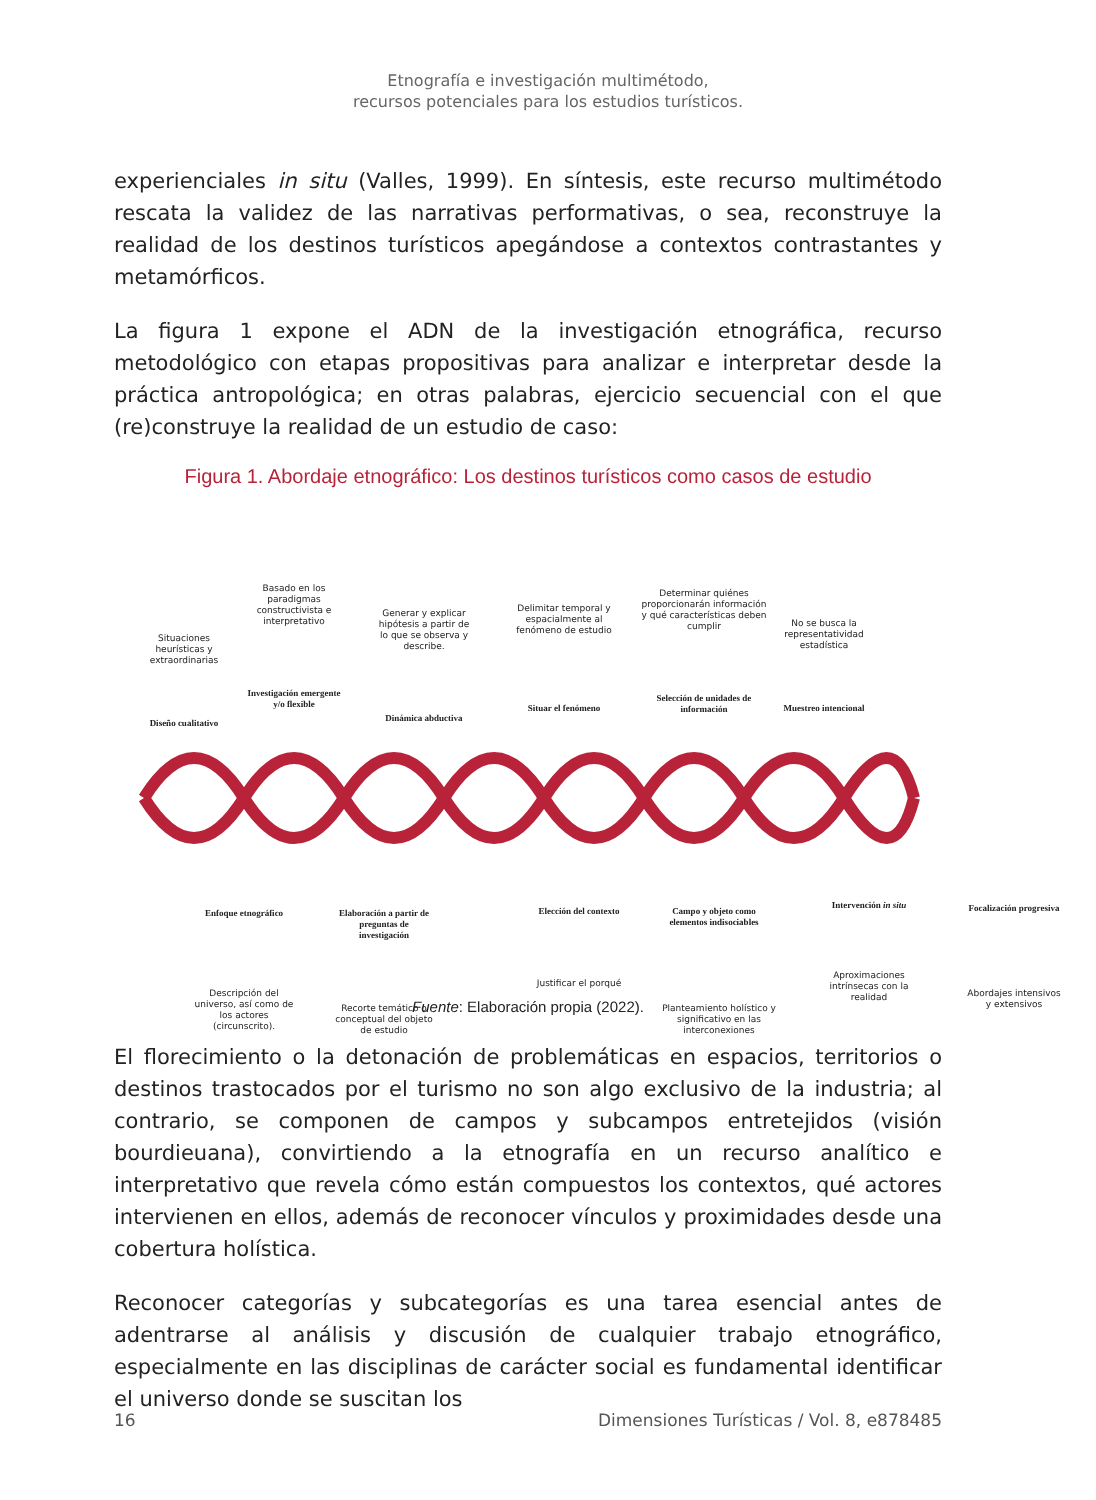Etnografía e investigación multimétodo,
recursos potenciales para los estudios turísticos.
experienciales in situ (Valles, 1999). En síntesis, este recurso multimétodo rescata la validez de las narrativas performativas, o sea, reconstruye la realidad de los destinos turísticos apegándose a contextos contrastantes y metamórficos.
La figura 1 expone el ADN de la investigación etnográfica, recurso metodológico con etapas propositivas para analizar e interpretar desde la práctica antropológica; en otras palabras, ejercicio secuencial con el que (re)construye la realidad de un estudio de caso:
Figura 1. Abordaje etnográfico: Los destinos turísticos como casos de estudio
Situaciones heurísticas y extraordinarias
Diseño cualitativo
Basado en los paradigmas constructivista e interpretativo
Investigación emergente y/o flexible
Generar y explicar hipótesis a partir de lo que se observa y describe.
Dinámica abductiva
Delimitar temporal y espacialmente al fenómeno de estudio
Situar el fenómeno
Determinar quiénes proporcionarán información y qué características deben cumplir
Selección de unidades de información
No se busca la representatividad estadística
Muestreo intencional
Enfoque etnográfico
Descripción del universo, así como de los actores (circunscrito).
Elaboración a partir de preguntas de investigación
Recorte temático o conceptual del objeto de estudio
Elección del contexto
Justificar el porqué
Campo y objeto como elementos indisociables
Planteamiento holístico y significativo en las interconexiones
Intervención in situ
Aproximaciones intrínsecas con la realidad
Focalización progresiva
Abordajes intensivos y extensivos
Fuente: Elaboración propia (2022).
El florecimiento o la detonación de problemáticas en espacios, territorios o destinos trastocados por el turismo no son algo exclusivo de la industria; al contrario, se componen de campos y subcampos entretejidos (visión bourdieuana), convirtiendo a la etnografía en un recurso analítico e interpretativo que revela cómo están compuestos los contextos, qué actores intervienen en ellos, además de reconocer vínculos y proximidades desde una cobertura holística.
Reconocer categorías y subcategorías es una tarea esencial antes de adentrarse al análisis y discusión de cualquier trabajo etnográfico, especialmente en las disciplinas de carácter social es fundamental identificar el universo donde se suscitan los
16 Dimensiones Turísticas / Vol. 8, e878485